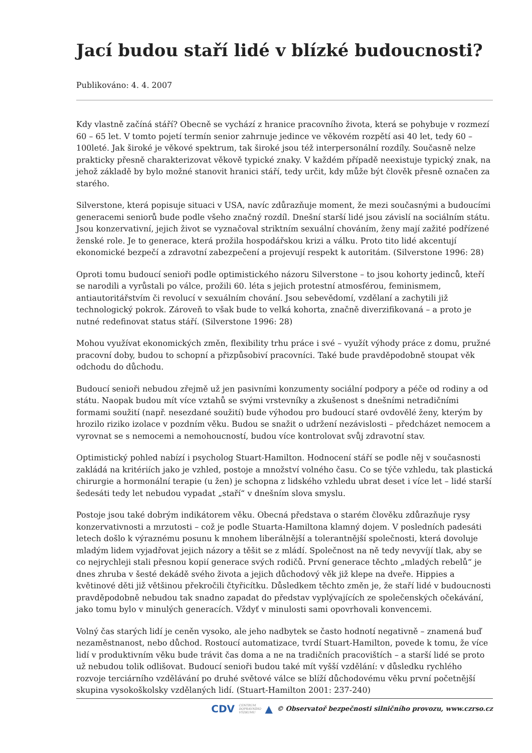Jací budou staří lidé v blízké budoucnosti?
Publikováno: 4. 4. 2007
Kdy vlastně začíná stáří? Obecně se vychází z hranice pracovního života, která se pohybuje v rozmezí 60 – 65 let. V tomto pojetí termín senior zahrnuje jedince ve věkovém rozpětí asi 40 let, tedy 60 – 100leté. Jak široké je věkové spektrum, tak široké jsou též interpersonální rozdíly. Současně nelze prakticky přesně charakterizovat věkově typické znaky. V každém případě neexistuje typický znak, na jehož základě by bylo možné stanovit hranici stáří, tedy určit, kdy může být člověk přesně označen za starého.
Silverstone, která popisuje situaci v USA, navíc zdůrazňuje moment, že mezi současnými a budoucími generacemi seniorů bude podle všeho značný rozdíl. Dnešní starší lidé jsou závislí na sociálním státu. Jsou konzervativní, jejich život se vyznačoval striktním sexuální chováním, ženy mají zažité podřízené ženské role. Je to generace, která prožila hospodářskou krizi a válku. Proto tito lidé akcentují ekonomické bezpečí a zdravotní zabezpečení a projevují respekt k autoritám. (Silverstone 1996: 28)
Oproti tomu budoucí senioři podle optimistického názoru Silverstone – to jsou kohorty jedinců, kteří se narodili a vyrůstali po válce, prožili 60. léta s jejich protestní atmosférou, feminismem, antiautoritářstvím či revolucí v sexuálním chování. Jsou sebevědomí, vzdělaní a zachytili již technologický pokrok. Zároveň to však bude to velká kohorta, značně diverzifikovaná – a proto je nutné redefinovat status stáří. (Silverstone 1996: 28)
Mohou využívat ekonomických změn, flexibility trhu práce i své – využít výhody práce z domu, pružné pracovní doby, budou to schopní a přizpůsobiví pracovníci. Také bude pravděpodobně stoupat věk odchodu do důchodu.
Budoucí senioři nebudou zřejmě už jen pasivními konzumenty sociální podpory a péče od rodiny a od státu. Naopak budou mít více vztahů se svými vrstevníky a zkušenost s dnešními netradičními formami soužití (např. nesezdané soužití) bude výhodou pro budoucí staré ovdovělé ženy, kterým by hrozilo riziko izolace v pozdním věku. Budou se snažit o udržení nezávislosti – předcházet nemocem a vyrovnat se s nemocemi a nemohoucností, budou více kontrolovat svůj zdravotní stav.
Optimistický pohled nabízí i psycholog Stuart-Hamilton. Hodnocení stáří se podle něj v současnosti zakládá na kritériích jako je vzhled, postoje a množství volného času. Co se týče vzhledu, tak plastická chirurgie a hormonální terapie (u žen) je schopna z lidského vzhledu ubrat deset i více let – lidé starší šedesáti tedy let nebudou vypadat „staří“ v dnešním slova smyslu.
Postoje jsou také dobrým indikátorem věku. Obecná představa o starém člověku zdůrazňuje rysy konzervativnosti a mrzutosti – což je podle Stuarta-Hamiltona klamný dojem. V posledních padesáti letech došlo k výraznému posunu k mnohem liberálnější a tolerantnější společnosti, která dovoluje mladým lidem vyjadřovat jejich názory a těšit se z mládí. Společnost na ně tedy nevyvíjí tlak, aby se co nejrychleji stali přesnou kopií generace svých rodičů. První generace těchto „mladých rebelů“ je dnes zhruba v šesté dekádě svého života a jejich důchodový věk již klepe na dveře. Hippies a květinové děti již většinou překročili čtyřicítku. Důsledkem těchto změn je, že staří lidé v budoucnosti pravděpodobně nebudou tak snadno zapadat do představ vyplývajících ze společenských očekávání, jako tomu bylo v minulých generacích. Vždyť v minulosti sami opovrhovali konvencemi.
Volný čas starých lidí je ceněn vysoko, ale jeho nadbytek se často hodnotí negativně – znamená buď nezaměstnanost, nebo důchod. Rostoucí automatizace, tvrdí Stuart-Hamilton, povede k tomu, že více lidí v produktivním věku bude trávit čas doma a ne na tradičních pracovištích – a starší lidé se proto už nebudou tolik odlišovat. Budoucí senioři budou také mít vyšší vzdělání: v důsledku rychlého rozvoje terciárního vzdělávání po druhé světové válce se blíží důchodovému věku první početnější skupina vysokoškolsky vzdělaných lidí. (Stuart-Hamilton 2001: 237-240)
CDV CENTRUM
DOPRAVNÍHO
VÝZKUMU ▲ © Observatoř bezpečnosti silničního provozu, www.czrso.cz